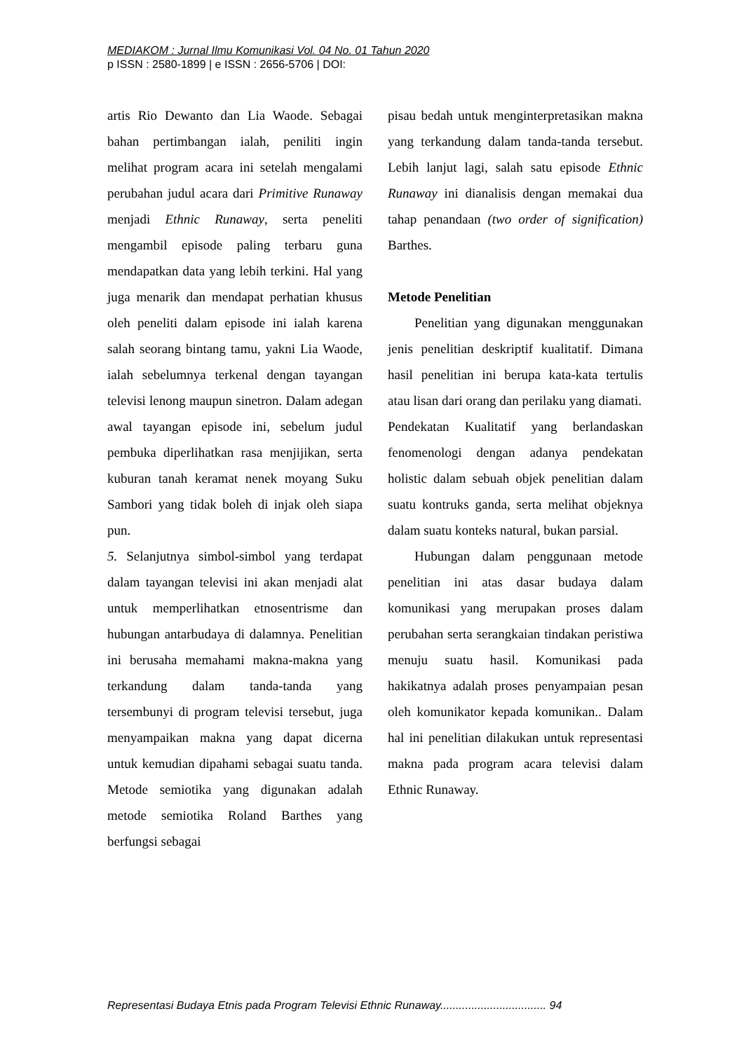MEDIAKOM : Jurnal Ilmu Komunikasi Vol. 04 No. 01 Tahun 2020
p ISSN : 2580-1899 | e ISSN : 2656-5706 | DOI:
artis Rio Dewanto dan Lia Waode. Sebagai bahan pertimbangan ialah, peniliti ingin melihat program acara ini setelah mengalami perubahan judul acara dari Primitive Runaway menjadi Ethnic Runaway, serta peneliti mengambil episode paling terbaru guna mendapatkan data yang lebih terkini. Hal yang juga menarik dan mendapat perhatian khusus oleh peneliti dalam episode ini ialah karena salah seorang bintang tamu, yakni Lia Waode, ialah sebelumnya terkenal dengan tayangan televisi lenong maupun sinetron. Dalam adegan awal tayangan episode ini, sebelum judul pembuka diperlihatkan rasa menjijikan, serta kuburan tanah keramat nenek moyang Suku Sambori yang tidak boleh di injak oleh siapa pun.
5. Selanjutnya simbol-simbol yang terdapat dalam tayangan televisi ini akan menjadi alat untuk memperlihatkan etnosentrisme dan hubungan antarbudaya di dalamnya. Penelitian ini berusaha memahami makna-makna yang terkandung dalam tanda-tanda yang tersembunyi di program televisi tersebut, juga menyampaikan makna yang dapat dicerna untuk kemudian dipahami sebagai suatu tanda. Metode semiotika yang digunakan adalah metode semiotika Roland Barthes yang berfungsi sebagai
pisau bedah untuk menginterpretasikan makna yang terkandung dalam tanda-tanda tersebut. Lebih lanjut lagi, salah satu episode Ethnic Runaway ini dianalisis dengan memakai dua tahap penandaan (two order of signification) Barthes.
Metode Penelitian
Penelitian yang digunakan menggunakan jenis penelitian deskriptif kualitatif. Dimana hasil penelitian ini berupa kata-kata tertulis atau lisan dari orang dan perilaku yang diamati.
Pendekatan Kualitatif yang berlandaskan fenomenologi dengan adanya pendekatan holistic dalam sebuah objek penelitian dalam suatu kontruks ganda, serta melihat objeknya dalam suatu konteks natural, bukan parsial.
Hubungan dalam penggunaan metode penelitian ini atas dasar budaya dalam komunikasi yang merupakan proses dalam perubahan serta serangkaian tindakan peristiwa menuju suatu hasil. Komunikasi pada hakikatnya adalah proses penyampaian pesan oleh komunikator kepada komunikan.. Dalam hal ini penelitian dilakukan untuk representasi makna pada program acara televisi dalam Ethnic Runaway.
Representasi Budaya Etnis pada Program Televisi Ethnic Runaway.................................. 94